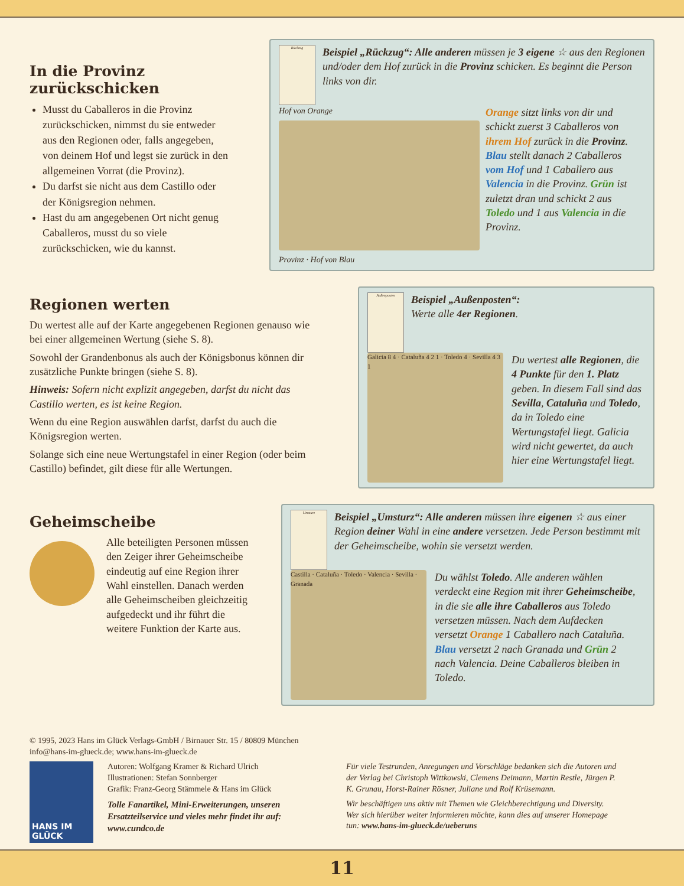In die Provinz zurückschicken
Musst du Caballeros in die Provinz zurückschicken, nimmst du sie entweder aus den Regionen oder, falls angegeben, von deinem Hof und legst sie zurück in den allgemeinen Vorrat (die Provinz).
Du darfst sie nicht aus dem Castillo oder der Königsregion nehmen.
Hast du am angegebenen Ort nicht genug Caballeros, musst du so viele zurückschicken, wie du kannst.
Rückzug
Beispiel „Rückzug“: Alle anderen müssen je 3 eigene ☆ aus den Regionen und/oder dem Hof zurück in die Provinz schicken. Es beginnt die Person links von dir.
Hof von Orange
Provinz · Hof von Blau
Orange sitzt links von dir und schickt zuerst 3 Caballeros von ihrem Hof zurück in die Provinz. Blau stellt danach 2 Caballeros vom Hof und 1 Caballero aus Valencia in die Provinz. Grün ist zuletzt dran und schickt 2 aus Toledo und 1 aus Valencia in die Provinz.
Regionen werten
Du wertest alle auf der Karte angegebenen Regionen genauso wie bei einer allgemeinen Wertung (siehe S. 8).
Sowohl der Grandenbonus als auch der Königsbonus können dir zusätzliche Punkte bringen (siehe S. 8).
Hinweis: Sofern nicht explizit angegeben, darfst du nicht das Castillo werten, es ist keine Region.
Wenn du eine Region auswählen darfst, darfst du auch die Königsregion werten.
Solange sich eine neue Wertungstafel in einer Region (oder beim Castillo) befindet, gilt diese für alle Wertungen.
Außenposten
Beispiel „Außenposten“:
Werte alle 4er Regionen.
Galicia 8 4 · Cataluña 4 2 1 · Toledo 4 · Sevilla 4 3 1
Du wertest alle Regionen, die 4 Punkte für den 1. Platz geben. In diesem Fall sind das Sevilla, Cataluña und Toledo, da in Toledo eine Wertungstafel liegt. Galicia wird nicht gewertet, da auch hier eine Wertungstafel liegt.
Geheimscheibe
Alle beteiligten Personen müssen den Zeiger ihrer Geheimscheibe eindeutig auf eine Region ihrer Wahl einstellen. Danach werden alle Geheimscheiben gleichzeitig aufgedeckt und ihr führt die weitere Funktion der Karte aus.
Umsturz
Beispiel „Umsturz“: Alle anderen müssen ihre eigenen ☆ aus einer Region deiner Wahl in eine andere versetzen. Jede Person bestimmt mit der Geheimscheibe, wohin sie versetzt werden.
Castilla · Cataluña · Toledo · Valencia · Sevilla · Granada
Du wählst Toledo. Alle anderen wählen verdeckt eine Region mit ihrer Geheimscheibe, in die sie alle ihre Caballeros aus Toledo versetzen müssen. Nach dem Aufdecken versetzt Orange 1 Caballero nach Cataluña. Blau versetzt 2 nach Granada und Grün 2 nach Valencia. Deine Caballeros bleiben in Toledo.
© 1995, 2023 Hans im Glück Verlags-GmbH / Birnauer Str. 15 / 80809 München
info@hans-im-glueck.de; www.hans-im-glueck.de
HANS IM GLÜCK
Autoren: Wolfgang Kramer & Richard Ulrich
Illustrationen: Stefan Sonnberger
Grafik: Franz-Georg Stämmele & Hans im Glück
Tolle Fanartikel, Mini-Erweiterungen, unseren Ersatzteilservice und vieles mehr findet ihr auf: www.cundco.de
Für viele Testrunden, Anregungen und Vorschläge bedanken sich die Autoren und der Verlag bei Christoph Wittkowski, Clemens Deimann, Martin Restle, Jürgen P. K. Grunau, Horst-Rainer Rösner, Juliane und Rolf Krüsemann.
Wir beschäftigen uns aktiv mit Themen wie Gleichberechtigung und Diversity. Wer sich hierüber weiter informieren möchte, kann dies auf unserer Homepage tun: www.hans-im-glueck.de/ueberuns
11